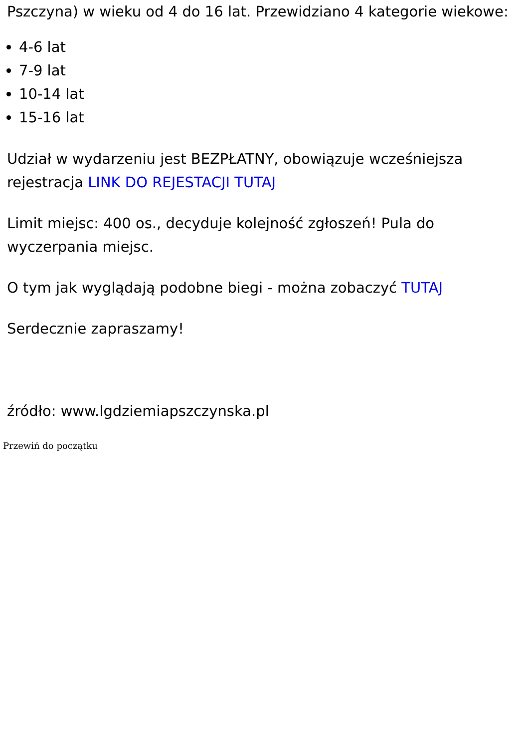Pszczyna) w wieku od 4 do 16 lat. Przewidziano 4 kategorie wiekowe:
4-6 lat
7-9 lat
10-14 lat
15-16 lat
Udział w wydarzeniu jest BEZPŁATNY, obowiązuje wcześniejsza rejestracja LINK DO REJESTACJI TUTAJ
Limit miejsc: 400 os., decyduje kolejność zgłoszeń! Pula do wyczerpania miejsc.
O tym jak wyglądają podobne biegi - można zobaczyć TUTAJ
Serdecznie zapraszamy!
źródło: www.lgdziemiapszczynska.pl
Przewiń do początku